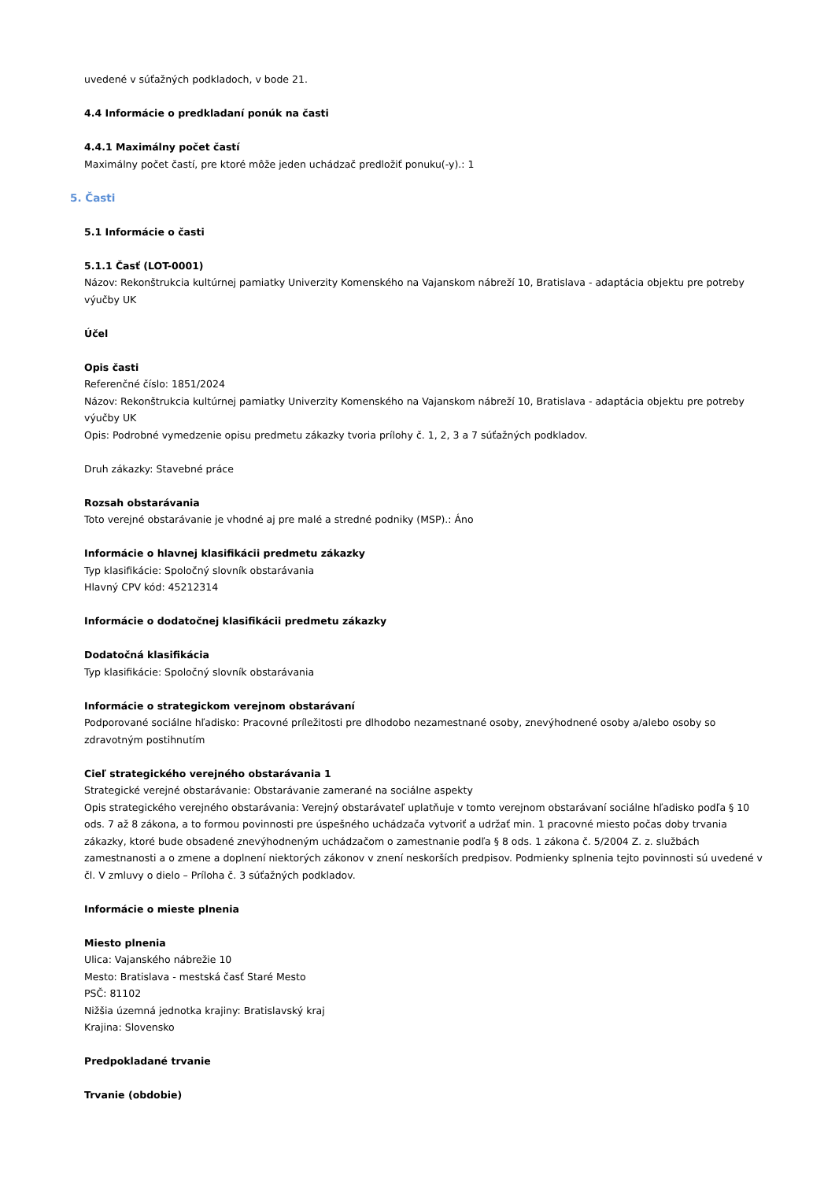uvedené v súťažných podkladoch, v bode 21.
4.4 Informácie o predkladaní ponúk na časti
4.4.1 Maximálny počet častí
Maximálny počet častí, pre ktoré môže jeden uchádzač predložiť ponuku(-y).: 1
5. Časti
5.1 Informácie o časti
5.1.1 Časť (LOT-0001)
Názov: Rekonštrukcia kultúrnej pamiatky Univerzity Komenského na Vajanskom nábreží 10, Bratislava - adaptácia objektu pre potreby výučby UK
Účel
Opis časti
Referenčné číslo: 1851/2024
Názov: Rekonštrukcia kultúrnej pamiatky Univerzity Komenského na Vajanskom nábreží 10, Bratislava - adaptácia objektu pre potreby výučby UK
Opis: Podrobné vymedzenie opisu predmetu zákazky tvoria prílohy č. 1, 2, 3 a 7 súťažných podkladov.
Druh zákazky: Stavebné práce
Rozsah obstarávania
Toto verejné obstarávanie je vhodné aj pre malé a stredné podniky (MSP).: Áno
Informácie o hlavnej klasifikácii predmetu zákazky
Typ klasifikácie: Spoločný slovník obstarávania
Hlavný CPV kód: 45212314
Informácie o dodatočnej klasifikácii predmetu zákazky
Dodatočná klasifikácia
Typ klasifikácie: Spoločný slovník obstarávania
Informácie o strategickom verejnom obstarávaní
Podporované sociálne hľadisko: Pracovné príležitosti pre dlhodobo nezamestnané osoby, znevýhodnené osoby a/alebo osoby so zdravotným postihnutím
Cieľ strategického verejného obstarávania 1
Strategické verejné obstarávanie: Obstarávanie zamerané na sociálne aspekty
Opis strategického verejného obstarávania: Verejný obstarávateľ uplatňuje v tomto verejnom obstarávaní sociálne hľadisko podľa § 10 ods. 7 až 8 zákona, a to formou povinnosti pre úspešného uchádzača vytvoriť a udržať min. 1 pracovné miesto počas doby trvania zákazky, ktoré bude obsadené znevýhodneným uchádzačom o zamestnanie podľa § 8 ods. 1 zákona č. 5/2004 Z. z. službách zamestnanosti a o zmene a doplnení niektorých zákonov v znení neskorších predpisov. Podmienky splnenia tejto povinnosti sú uvedené v čl. V zmluvy o dielo – Príloha č. 3 súťažných podkladov.
Informácie o mieste plnenia
Miesto plnenia
Ulica: Vajanského nábrežie 10
Mesto: Bratislava - mestská časť Staré Mesto
PSČ: 81102
Nižšia územná jednotka krajiny: Bratislavský kraj
Krajina: Slovensko
Predpokladané trvanie
Trvanie (obdobie)